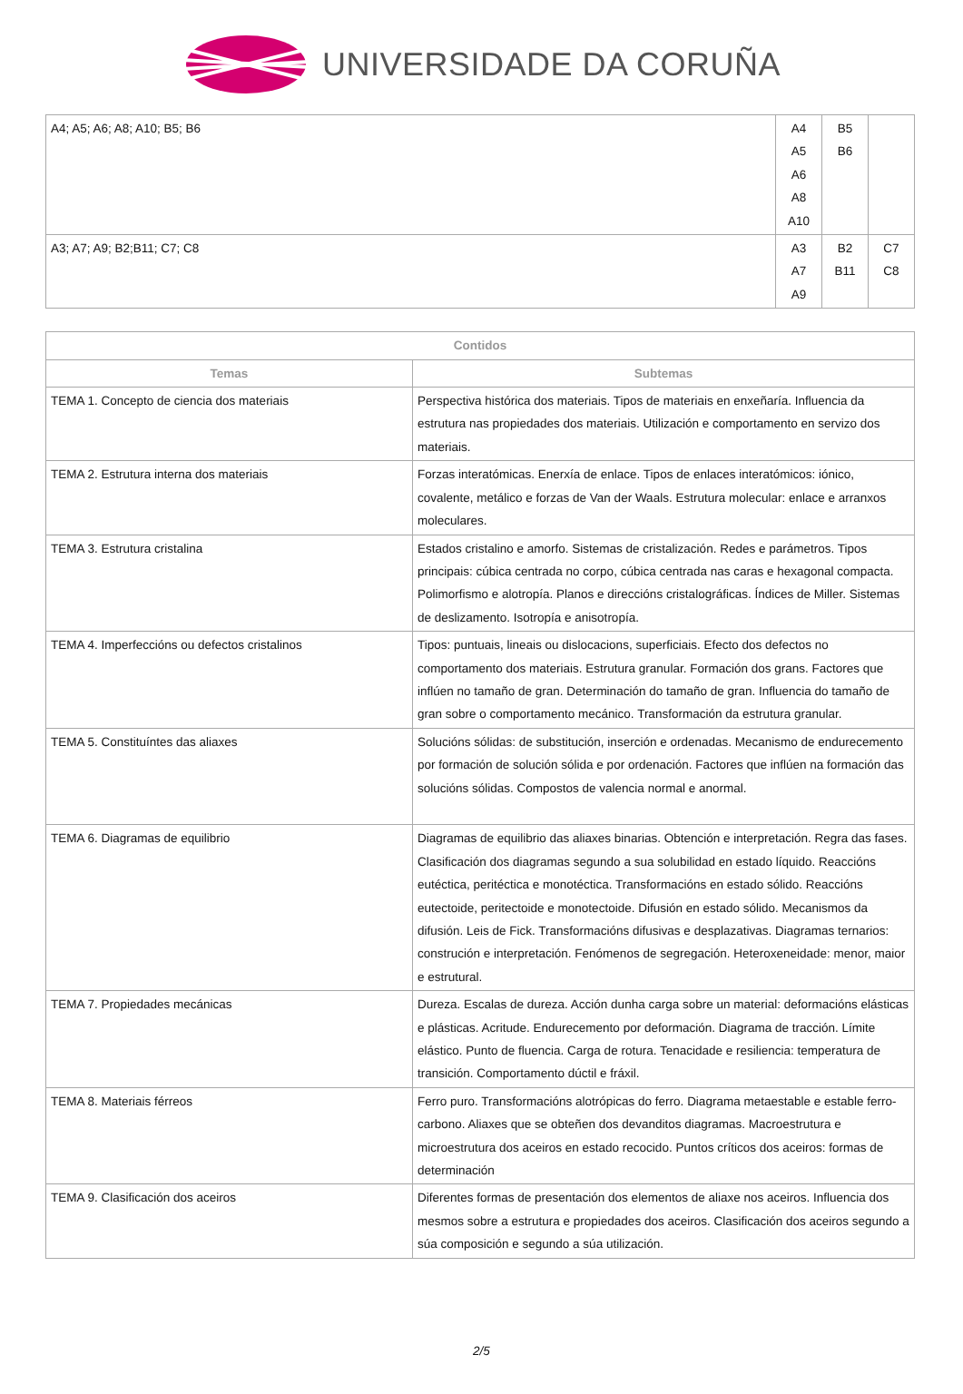UNIVERSIDADE DA CORUÑA
| A4; A5; A6; A8; A10; B5; B6 | A4 A5 A6 A8 A10 | B5 B6 | |
| A3; A7; A9; B2;B11; C7; C8 | A3 A7 A9 | B2 B11 | C7 C8 |
| Contidos | |
| --- | --- |
| Temas | Subtemas |
| TEMA 1. Concepto de ciencia dos materiais | Perspectiva histórica dos materiais. Tipos de materiais en enxeñaría. Influencia da estrutura nas propiedades dos materiais. Utilización e comportamento en servizo dos materiais. |
| TEMA 2. Estrutura interna dos materiais | Forzas interatómicas. Enerxía de enlace. Tipos de enlaces interatómicos: iónico, covalente, metálico e forzas de Van der Waals. Estrutura molecular: enlace e arranxos moleculares. |
| TEMA 3. Estrutura cristalina | Estados cristalino e amorfo. Sistemas de cristalización. Redes e parámetros. Tipos principais: cúbica centrada no corpo, cúbica centrada nas caras e hexagonal compacta. Polimorfismo e alotropía. Planos e direccións cristalográficas. Índices de Miller. Sistemas de deslizamento. Isotropía e anisotropía. |
| TEMA 4. Imperfeccións ou defectos cristalinos | Tipos: puntuais, lineais ou dislocacions, superficiais. Efecto dos defectos no comportamento dos materiais. Estrutura granular. Formación dos grans. Factores que inflúen no tamaño de gran. Determinación do tamaño de gran. Influencia do tamaño de gran sobre o comportamento mecánico. Transformación da estrutura granular. |
| TEMA 5. Constituíntes das aliaxes | Solucións sólidas: de substitución, inserción e ordenadas. Mecanismo de endurecemento por formación de solución sólida e por ordenación. Factores que inflúen na formación das solucións sólidas. Compostos de valencia normal e anormal. |
| TEMA 6. Diagramas de equilibrio | Diagramas de equilibrio das aliaxes binarias. Obtención e interpretación. Regra das fases. Clasificación dos diagramas segundo a sua solubilidad en estado líquido. Reaccións eutéctica, peritéctica e monotéctica. Transformacións en estado sólido. Reaccións eutectoide, peritectoide e monotectoide. Difusión en estado sólido. Mecanismos da difusión. Leis de Fick. Transformacións difusivas e desplazativas. Diagramas ternarios: construción e interpretación. Fenómenos de segregación. Heteroxeneidade: menor, maior e estrutural. |
| TEMA 7. Propiedades mecánicas | Dureza. Escalas de dureza. Acción dunha carga sobre un material: deformacións elásticas e plásticas. Acritude. Endurecemento por deformación. Diagrama de tracción. Límite elástico. Punto de fluencia. Carga de rotura. Tenacidade e resiliencia: temperatura de transición. Comportamento dúctil e fráxil. |
| TEMA 8. Materiais férreos | Ferro puro. Transformacións alotrópicas do ferro. Diagrama metaestable e estable ferro-carbono. Aliaxes que se obteñen dos devanditos diagramas. Macroestrutura e microestrutura dos aceiros en estado recocido. Puntos críticos dos aceiros: formas de determinación |
| TEMA 9. Clasificación dos aceiros | Diferentes formas de presentación dos elementos de aliaxe nos aceiros. Influencia dos mesmos sobre a estrutura e propiedades dos aceiros. Clasificación dos aceiros segundo a súa composición e segundo a súa utilización. |
2/5